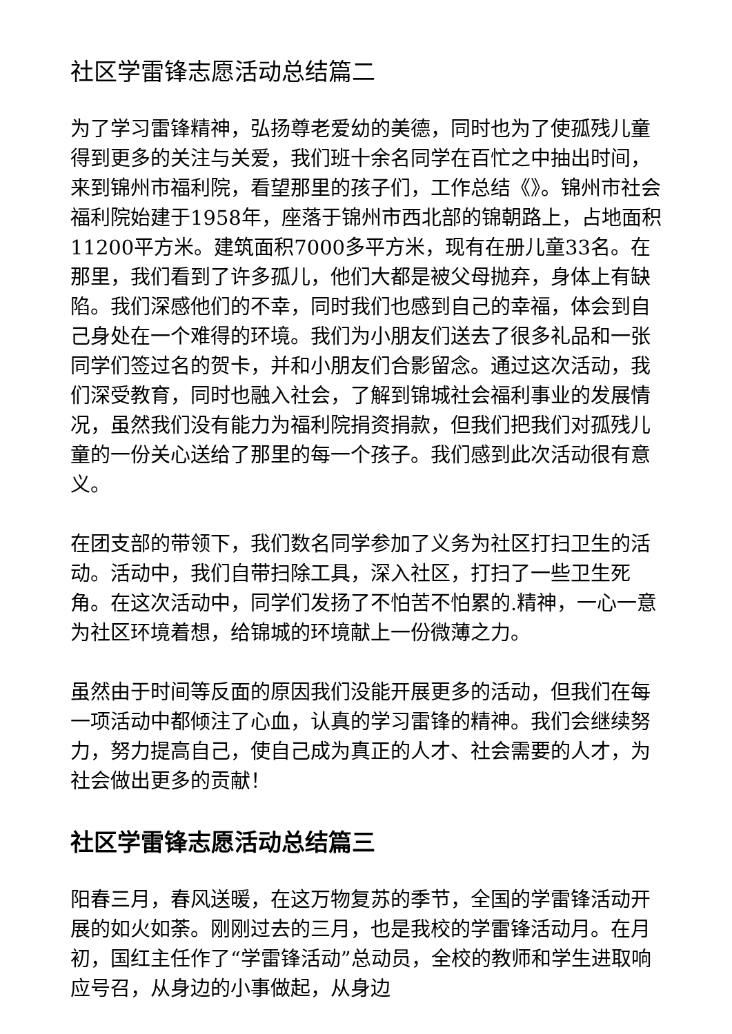社区学雷锋志愿活动总结篇二
为了学习雷锋精神，弘扬尊老爱幼的美德，同时也为了使孤残儿童得到更多的关注与关爱，我们班十余名同学在百忙之中抽出时间，来到锦州市福利院，看望那里的孩子们，工作总结《》。锦州市社会福利院始建于1958年，座落于锦州市西北部的锦朝路上，占地面积11200平方米。建筑面积7000多平方米，现有在册儿童33名。在那里，我们看到了许多孤儿，他们大都是被父母抛弃，身体上有缺陷。我们深感他们的不幸，同时我们也感到自己的幸福，体会到自己身处在一个难得的环境。我们为小朋友们送去了很多礼品和一张同学们签过名的贺卡，并和小朋友们合影留念。通过这次活动，我们深受教育，同时也融入社会，了解到锦城社会福利事业的发展情况，虽然我们没有能力为福利院捐资捐款，但我们把我们对孤残儿童的一份关心送给了那里的每一个孩子。我们感到此次活动很有意义。
在团支部的带领下，我们数名同学参加了义务为社区打扫卫生的活动。活动中，我们自带扫除工具，深入社区，打扫了一些卫生死角。在这次活动中，同学们发扬了不怕苦不怕累的.精神，一心一意为社区环境着想，给锦城的环境献上一份微薄之力。
虽然由于时间等反面的原因我们没能开展更多的活动，但我们在每一项活动中都倾注了心血，认真的学习雷锋的精神。我们会继续努力，努力提高自己，使自己成为真正的人才、社会需要的人才，为社会做出更多的贡献！
社区学雷锋志愿活动总结篇三
阳春三月，春风送暖，在这万物复苏的季节，全国的学雷锋活动开展的如火如荼。刚刚过去的三月，也是我校的学雷锋活动月。在月初，国红主任作了“学雷锋活动”总动员，全校的教师和学生进取响应号召，从身边的小事做起，从身边